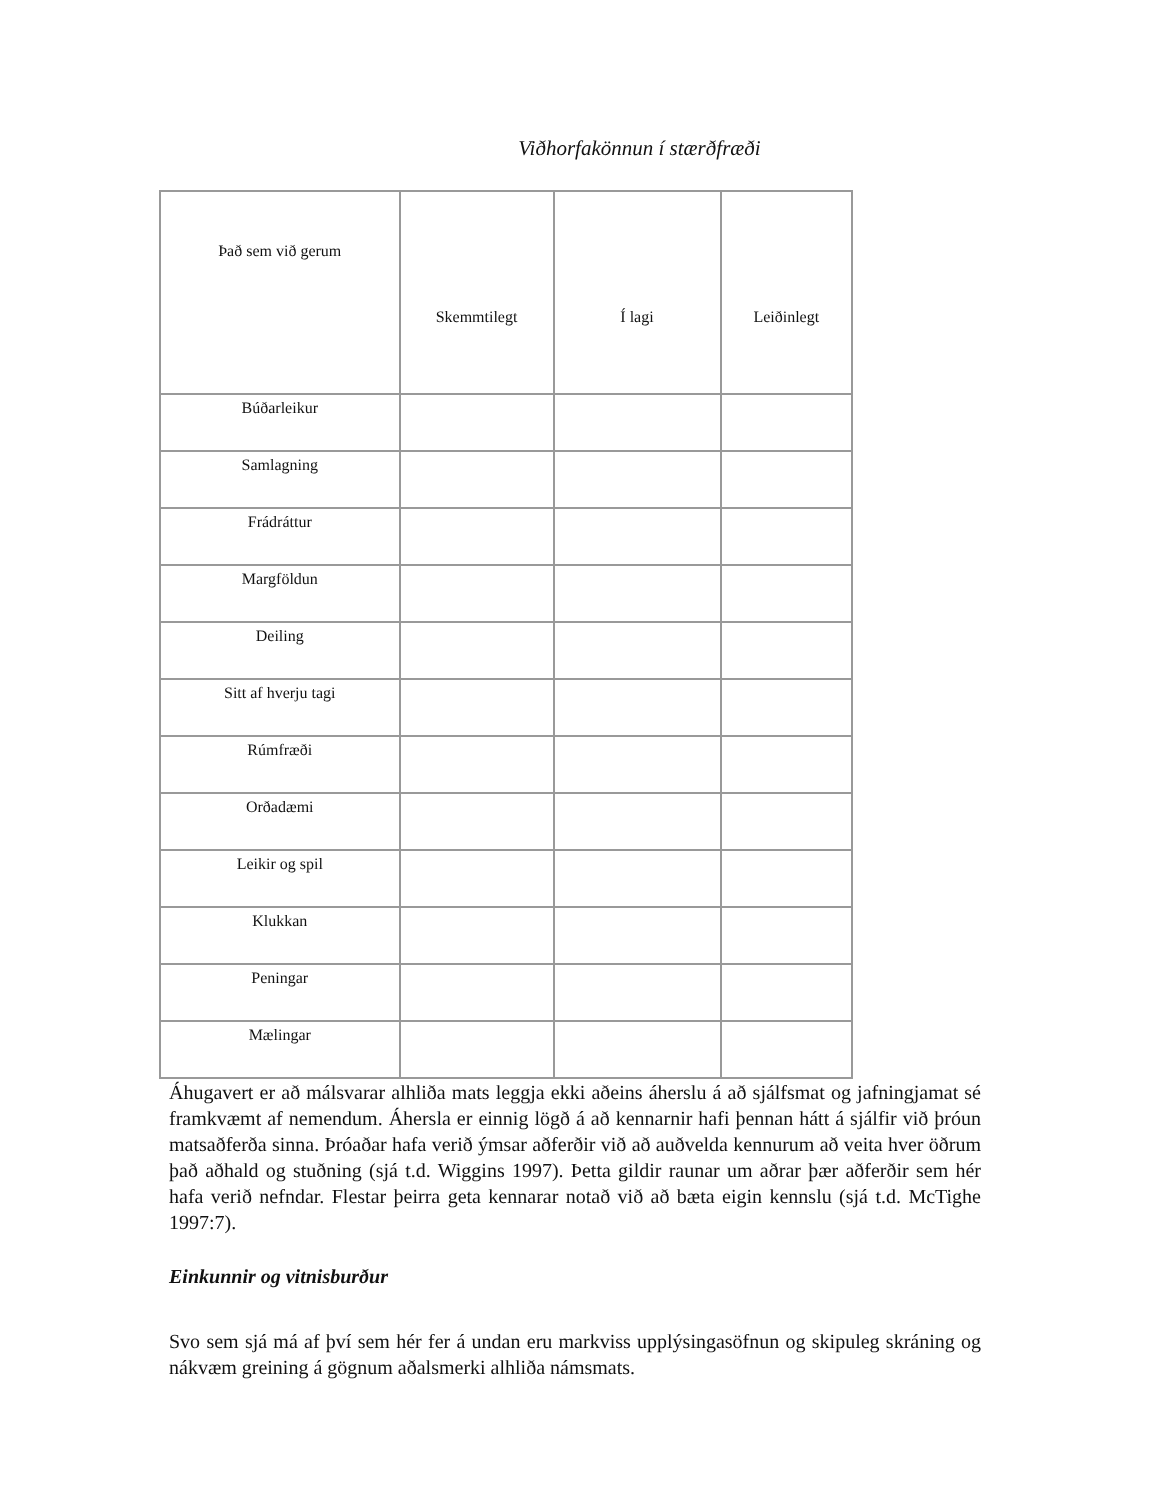Viðhorfakönnun í stærðfræði
| Það sem við gerum | Skemmtilegt | Í lagi | Leiðinlegt |
| --- | --- | --- | --- |
| Búðarleikur | | | |
| Samlagning | | | |
| Frádráttur | | | |
| Margföldun | | | |
| Deiling | | | |
| Sitt af hverju tagi | | | |
| Rúmfræði | | | |
| Orðadæmi | | | |
| Leikir og spil | | | |
| Klukkan | | | |
| Peningar | | | |
| Mælingar | | | |
Áhugavert er að málsvarar alhliða mats leggja ekki aðeins áherslu á að sjálfsmat og jafningjamat sé framkvæmt af nemendum. Áhersla er einnig lögð á að kennarnir hafi þennan hátt á sjálfir við þróun matsaðferða sinna. Þróaðar hafa verið ýmsar aðferðir við að auðvelda kennurum að veita hver öðrum það aðhald og stuðning (sjá t.d. Wiggins 1997). Þetta gildir raunar um aðrar þær aðferðir sem hér hafa verið nefndar. Flestar þeirra geta kennarar notað við að bæta eigin kennslu (sjá t.d. McTighe 1997:7).
Einkunnir og vitnisburður
Svo sem sjá má af því sem hér fer á undan eru markviss upplýsingasöfnun og skipuleg skráning og nákvæm greining á gögnum aðalsmerki alhliða námsmats.